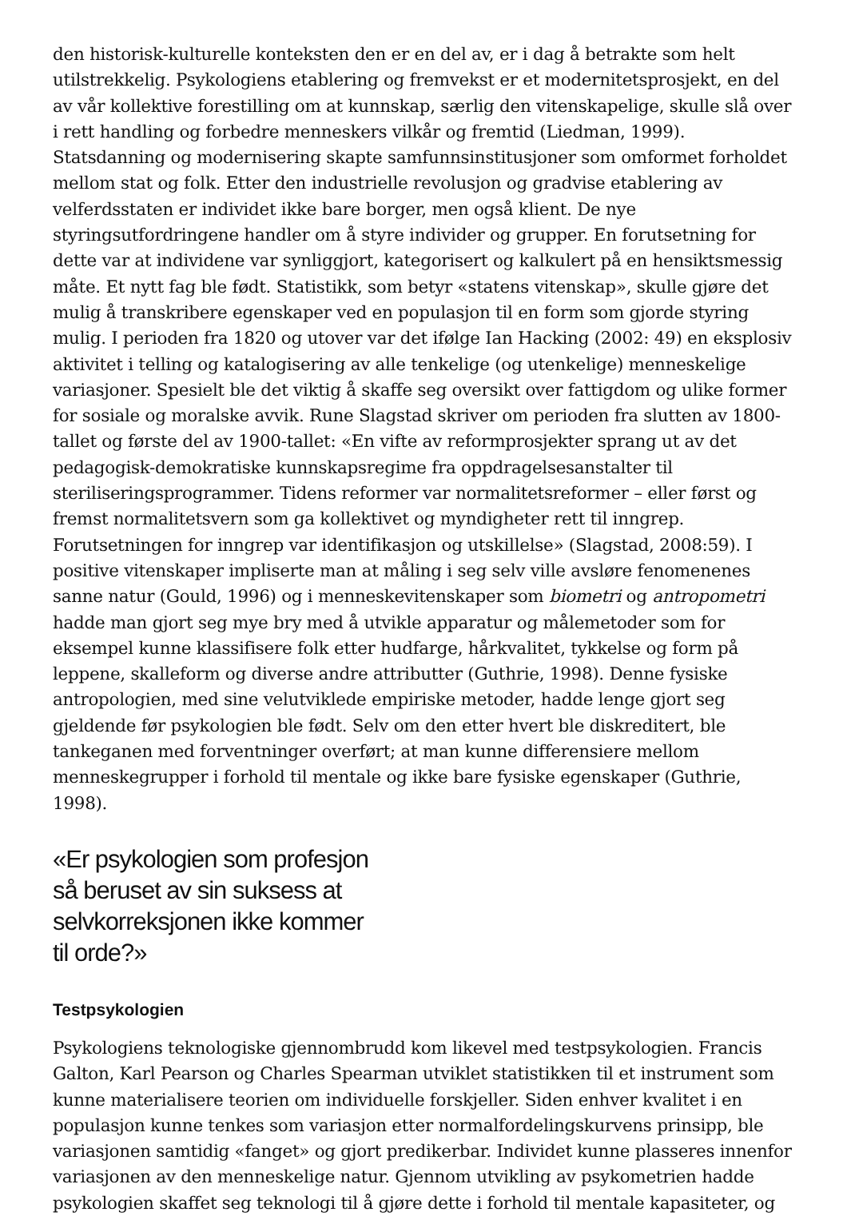den historisk-kulturelle konteksten den er en del av, er i dag å betrakte som helt utilstrekkelig. Psykologiens etablering og fremvekst er et modernitetsprosjekt, en del av vår kollektive forestilling om at kunnskap, særlig den vitenskapelige, skulle slå over i rett handling og forbedre menneskers vilkår og fremtid (Liedman, 1999). Statsdanning og modernisering skapte samfunnsinstitusjoner som omformet forholdet mellom stat og folk. Etter den industrielle revolusjon og gradvise etablering av velferdsstaten er individet ikke bare borger, men også klient. De nye styringsutfordringene handler om å styre individer og grupper. En forutsetning for dette var at individene var synliggjort, kategorisert og kalkulert på en hensiktsmessig måte. Et nytt fag ble født. Statistikk, som betyr «statens vitenskap», skulle gjøre det mulig å transkribere egenskaper ved en populasjon til en form som gjorde styring mulig. I perioden fra 1820 og utover var det ifølge Ian Hacking (2002: 49) en eksplosiv aktivitet i telling og katalogisering av alle tenkelige (og utenkelige) menneskelige variasjoner. Spesielt ble det viktig å skaffe seg oversikt over fattigdom og ulike former for sosiale og moralske avvik. Rune Slagstad skriver om perioden fra slutten av 1800-tallet og første del av 1900-tallet: «En vifte av reformprosjekter sprang ut av det pedagogisk-demokratiske kunnskapsregime fra oppdragelsesanstalter til steriliseringsprogrammer. Tidens reformer var normalitetsreformer – eller først og fremst normalitetsvern som ga kollektivet og myndigheter rett til inngrep. Forutsetningen for inngrep var identifikasjon og utskillelse» (Slagstad, 2008:59). I positive vitenskaper impliserte man at måling i seg selv ville avsløre fenomenenes sanne natur (Gould, 1996) og i menneskevitenskaper som biometri og antropometri hadde man gjort seg mye bry med å utvikle apparatur og målemetoder som for eksempel kunne klassifisere folk etter hudfarge, hårkvalitet, tykkelse og form på leppene, skalleform og diverse andre attributter (Guthrie, 1998). Denne fysiske antropologien, med sine velutviklede empiriske metoder, hadde lenge gjort seg gjeldende før psykologien ble født. Selv om den etter hvert ble diskreditert, ble tankeganen med forventninger overført; at man kunne differensiere mellom menneskegrupper i forhold til mentale og ikke bare fysiske egenskaper (Guthrie, 1998).
«Er psykologien som profesjon så beruset av sin suksess at selvkorreksjonen ikke kommer til orde?»
Testpsykologien
Psykologiens teknologiske gjennombrudd kom likevel med testpsykologien. Francis Galton, Karl Pearson og Charles Spearman utviklet statistikken til et instrument som kunne materialisere teorien om individuelle forskjeller. Siden enhver kvalitet i en populasjon kunne tenkes som variasjon etter normalfordelingskurvens prinsipp, ble variasjonen samtidig «fanget» og gjort predikerbar. Individet kunne plasseres innenfor variasjonen av den menneskelige natur. Gjennom utvikling av psykometrien hadde psykologien skaffet seg teknologi til å gjøre dette i forhold til mentale kapasiteter, og